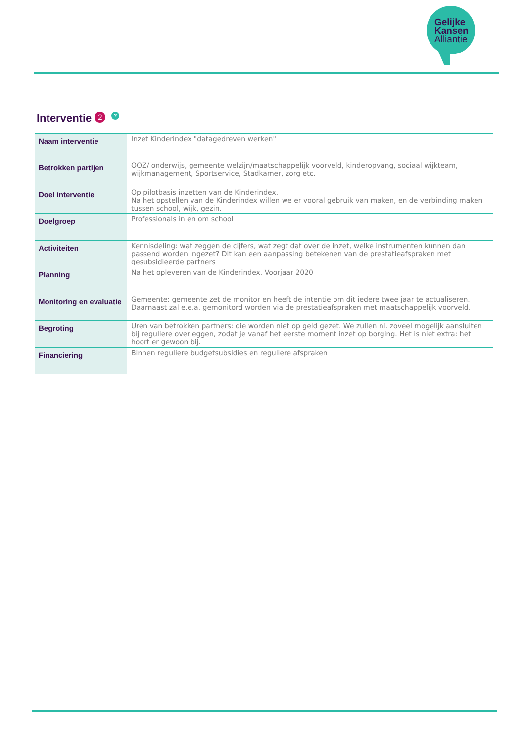Gelijke
Kansen
Alliantie
Interventie 2?
| Naam interventie | Inzet Kinderindex "datagedreven werken" |
| Betrokken partijen | OOZ/ onderwijs, gemeente welzijn/maatschappelijk voorveld, kinderopvang, sociaal wijkteam, wijkmanagement, Sportservice, Stadkamer, zorg etc. |
| Doel interventie | Op pilotbasis inzetten van de Kinderindex. Na het opstellen van de Kinderindex willen we er vooral gebruik van maken, en de verbinding maken tussen school, wijk, gezin. |
| Doelgroep | Professionals in en om school |
| Activiteiten | Kennisdeling: wat zeggen de cijfers, wat zegt dat over de inzet, welke instrumenten kunnen dan passend worden ingezet? Dit kan een aanpassing betekenen van de prestatieafspraken met gesubsidieerde partners |
| Planning | Na het opleveren van de Kinderindex. Voorjaar 2020 |
| Monitoring en evaluatie | Gemeente: gemeente zet de monitor en heeft de intentie om dit iedere twee jaar te actualiseren. Daarnaast zal e.e.a. gemonitord worden via de prestatieafspraken met maatschappelijk voorveld. |
| Begroting | Uren van betrokken partners: die worden niet op geld gezet. We zullen nl. zoveel mogelijk aansluiten bij reguliere overleggen, zodat je vanaf het eerste moment inzet op borging. Het is niet extra: het hoort er gewoon bij. |
| Financiering | Binnen reguliere budgetsubsidies en reguliere afspraken |